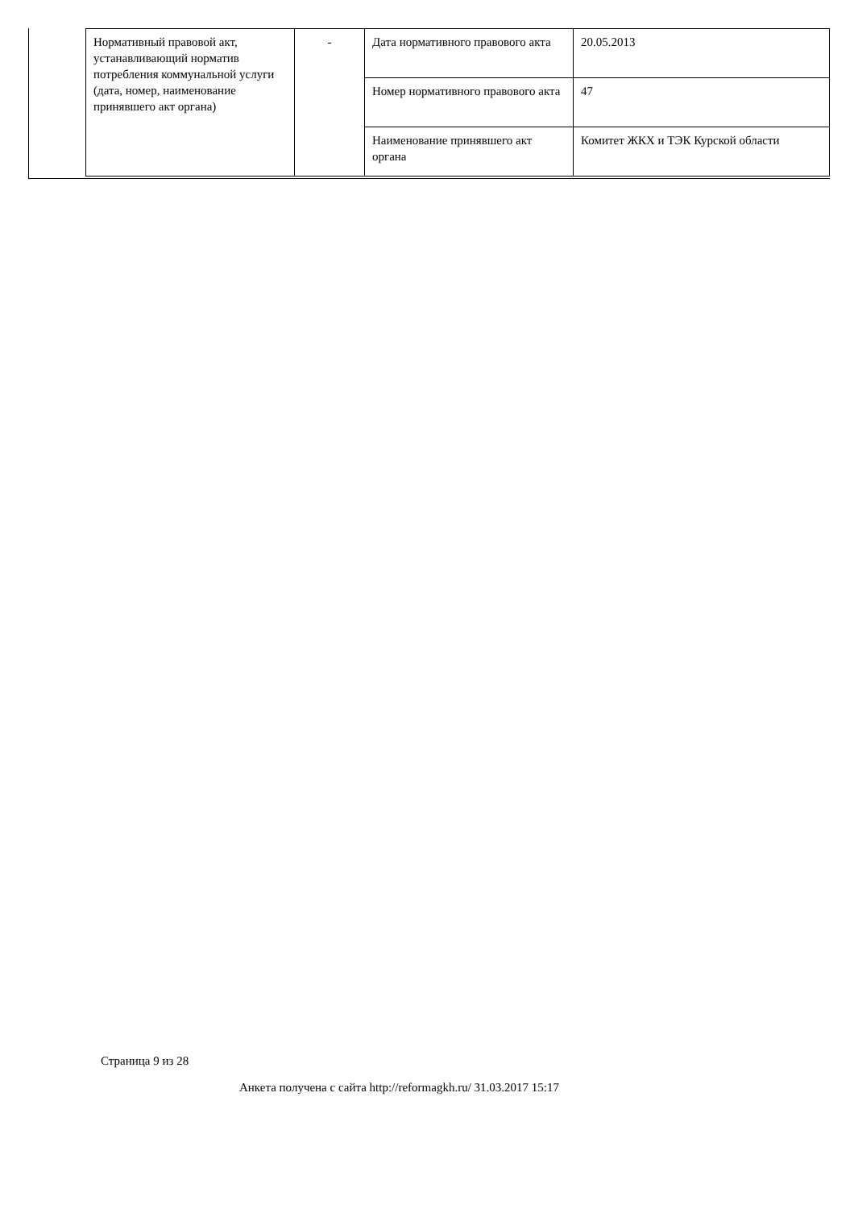| Нормативный правовой акт, устанавливающий норматив потребления коммунальной услуги (дата, номер, наименование принявшего акт органа) | - | Дата нормативного правового акта | 20.05.2013 |
| | | Номер нормативного правового акта | 47 |
| | | Наименование принявшего акт органа | Комитет ЖКХ и ТЭК Курской области |
Страница 9 из 28
Анкета получена с сайта http://reformagkh.ru/ 31.03.2017 15:17